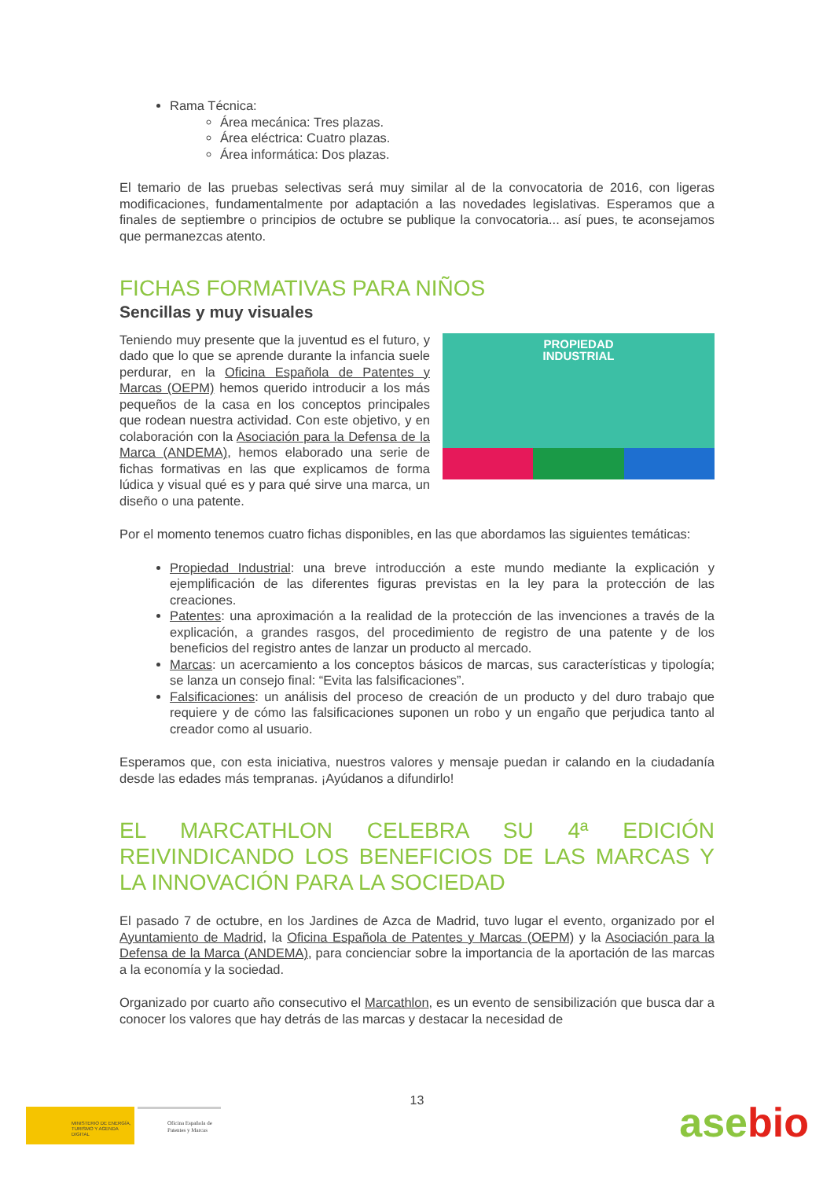Rama Técnica:
Área mecánica: Tres plazas.
Área eléctrica: Cuatro plazas.
Área informática: Dos plazas.
El temario de las pruebas selectivas será muy similar al de la convocatoria de 2016, con ligeras modificaciones, fundamentalmente por adaptación a las novedades legislativas. Esperamos que a finales de septiembre o principios de octubre se publique la convocatoria... así pues, te aconsejamos que permanezcas atento.
FICHAS FORMATIVAS PARA NIÑOS
Sencillas y muy visuales
PROPIEDAD
INDUSTRIAL
Teniendo muy presente que la juventud es el futuro, y dado que lo que se aprende durante la infancia suele perdurar, en la Oficina Española de Patentes y Marcas (OEPM) hemos querido introducir a los más pequeños de la casa en los conceptos principales que rodean nuestra actividad. Con este objetivo, y en colaboración con la Asociación para la Defensa de la Marca (ANDEMA), hemos elaborado una serie de fichas formativas en las que explicamos de forma lúdica y visual qué es y para qué sirve una marca, un diseño o una patente.
Por el momento tenemos cuatro fichas disponibles, en las que abordamos las siguientes temáticas:
Propiedad Industrial: una breve introducción a este mundo mediante la explicación y ejemplificación de las diferentes figuras previstas en la ley para la protección de las creaciones.
Patentes: una aproximación a la realidad de la protección de las invenciones a través de la explicación, a grandes rasgos, del procedimiento de registro de una patente y de los beneficios del registro antes de lanzar un producto al mercado.
Marcas: un acercamiento a los conceptos básicos de marcas, sus características y tipología; se lanza un consejo final: “Evita las falsificaciones”.
Falsificaciones: un análisis del proceso de creación de un producto y del duro trabajo que requiere y de cómo las falsificaciones suponen un robo y un engaño que perjudica tanto al creador como al usuario.
Esperamos que, con esta iniciativa, nuestros valores y mensaje puedan ir calando en la ciudadanía desde las edades más tempranas. ¡Ayúdanos a difundirlo!
EL MARCATHLON CELEBRA SU 4ª EDICIÓN REIVINDICANDO LOS BENEFICIOS DE LAS MARCAS Y LA INNOVACIÓN PARA LA SOCIEDAD
El pasado 7 de octubre, en los Jardines de Azca de Madrid, tuvo lugar el evento, organizado por el Ayuntamiento de Madrid, la Oficina Española de Patentes y Marcas (OEPM) y la Asociación para la Defensa de la Marca (ANDEMA), para concienciar sobre la importancia de la aportación de las marcas a la economía y la sociedad.
Organizado por cuarto año consecutivo el Marcathlon, es un evento de sensibilización que busca dar a conocer los valores que hay detrás de las marcas y destacar la necesidad de
MINISTERIO DE ENERGÍA, TURISMO Y AGENDA DIGITAL
Oficina Española de Patentes y Marcas
13
asebio